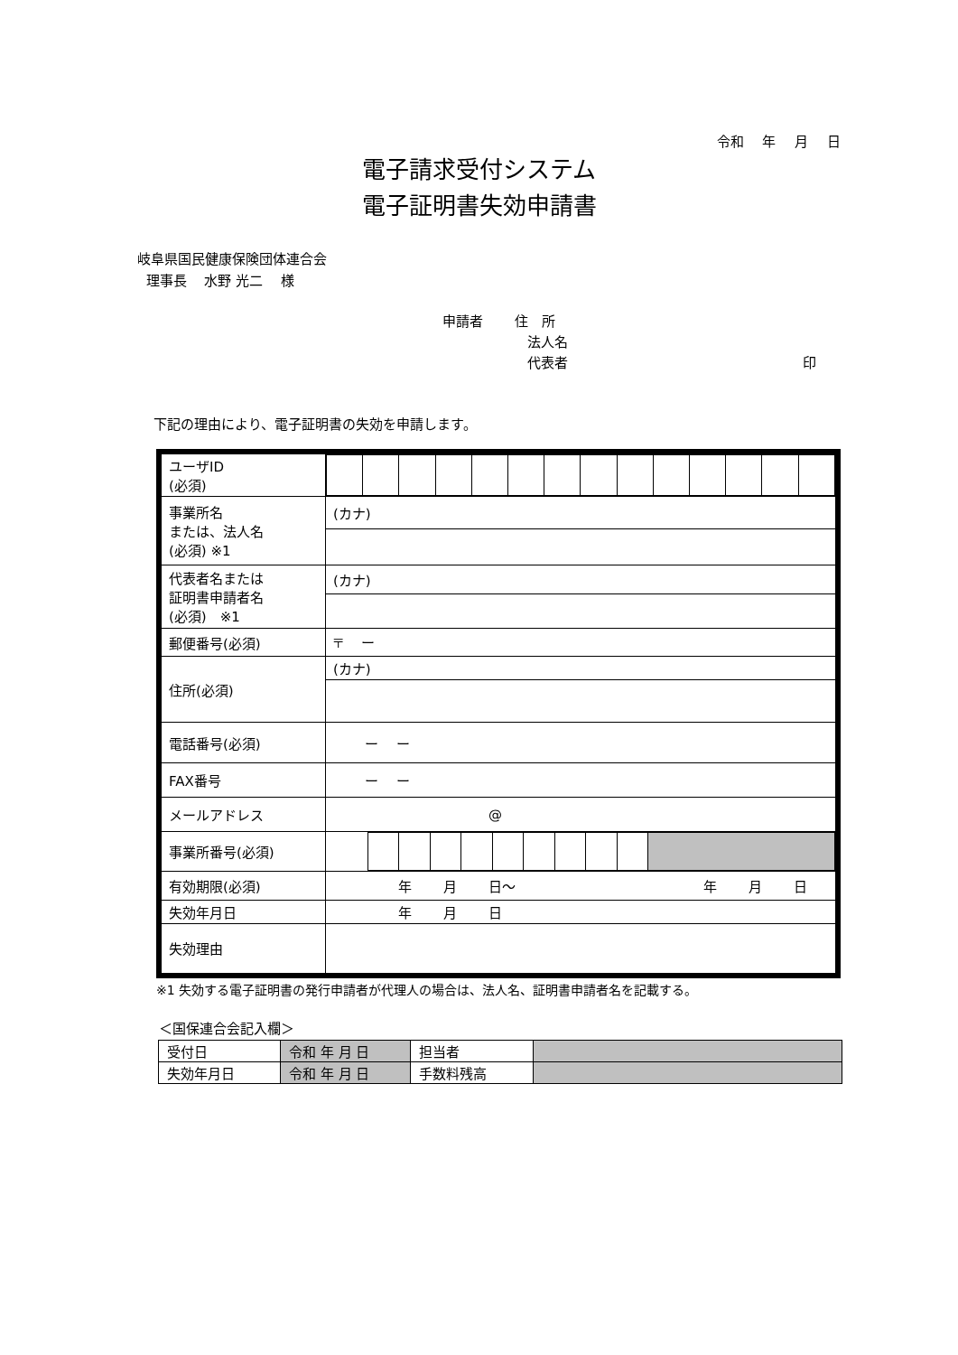令和 年 月 日
電子請求受付システム
電子証明書失効申請書
岐阜県国民健康保険団体連合会
理事長　 水野 光二　 様
申請者　　 住　所
法人名
代表者 印
下記の理由により、電子証明書の失効を申請します。
| ユーザID (必須) | |
| 事業所名 または、法人名 (必須) ※1 | (カナ) |
| 代表者名または 証明書申請者名 (必須) ※1 | (カナ) |
| 郵便番号(必須) | 〒 ー |
| 住所(必須) | (カナ) |
| 電話番号(必須) | ー ー |
| FAX番号 | ー ー |
| メールアドレス | @ |
| 事業所番号(必須) | |
| 有効期限(必須) | 年 月 日～ 年 月 日 |
| 失効年月日 | 年 月 日 |
| 失効理由 | |
※1 失効する電子証明書の発行申請者が代理人の場合は、法人名、証明書申請者名を記載する。
＜国保連合会記入欄＞
| 受付日 | 令和 年 月 日 | 担当者 | |
| 失効年月日 | 令和 年 月 日 | 手数料残高 | |